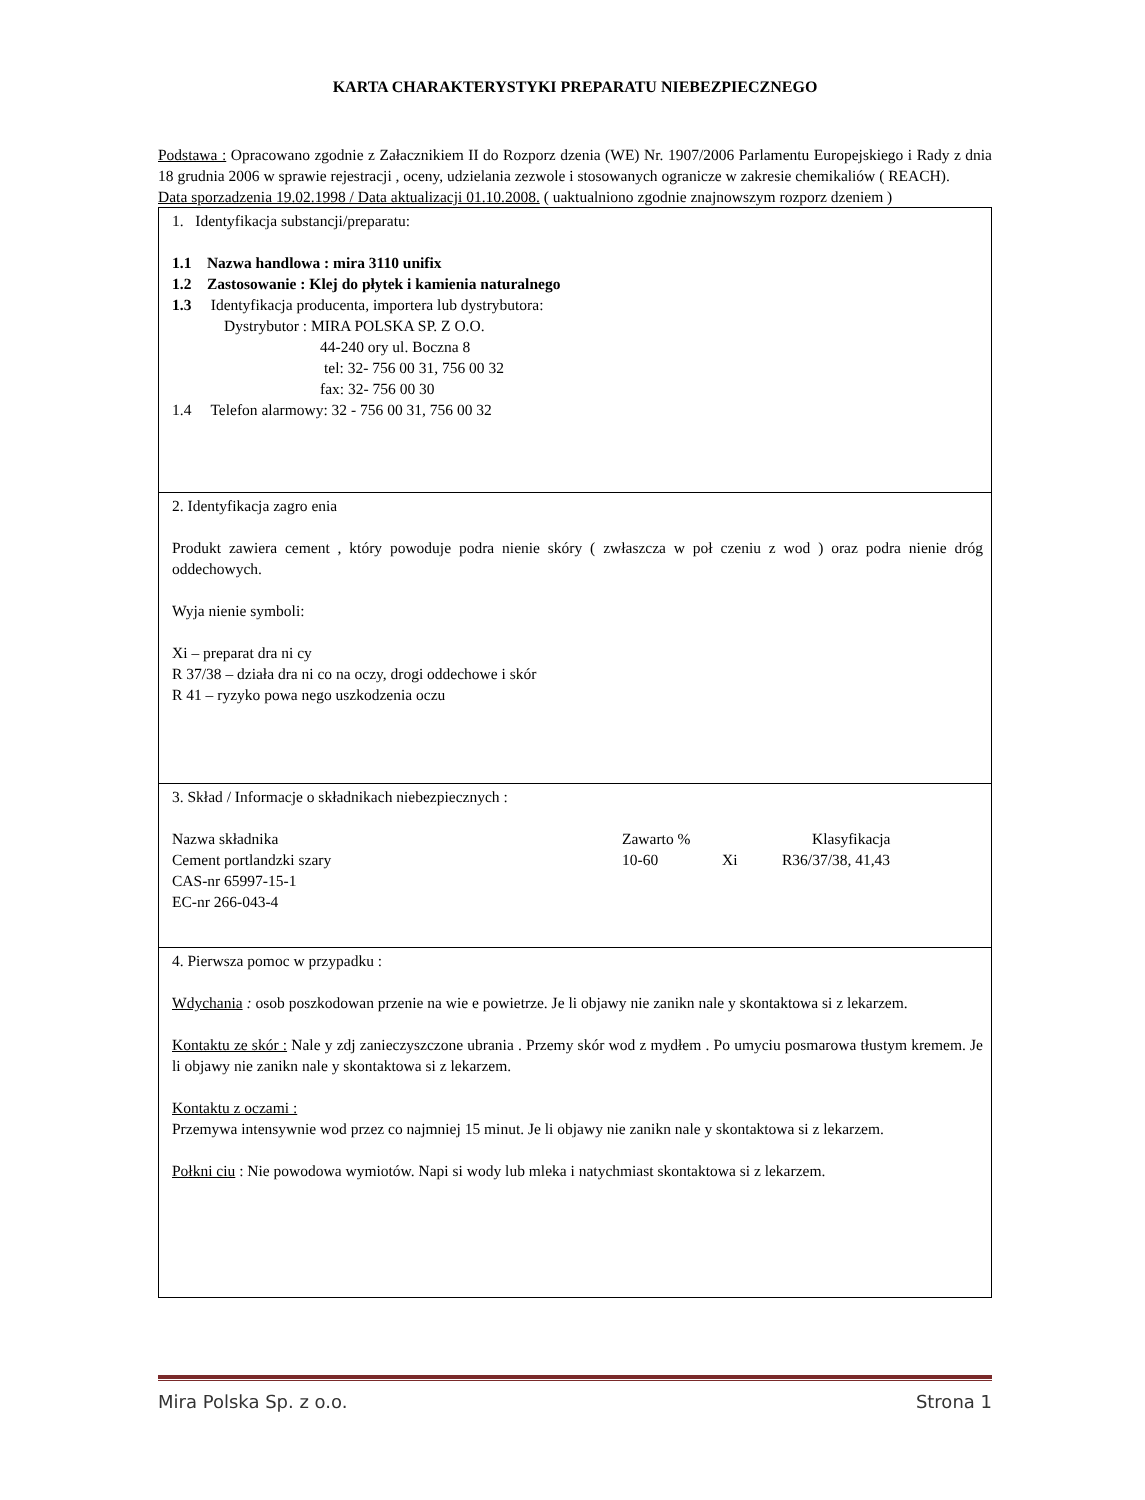KARTA CHARAKTERYSTYKI PREPARATU NIEBEZPIECZNEGO
Podstawa : Opracowano zgodnie z Załacznikiem II do Rozporz dzenia (WE) Nr. 1907/2006 Parlamentu Europejskiego i Rady z dnia 18 grudnia 2006 w sprawie rejestracji , oceny, udzielania zezwole i stosowanych ogranicze w zakresie chemikaliów ( REACH).
Data sporzadzenia 19.02.1998 / Data aktualizacji 01.10.2008. ( uaktualniono zgodnie znajnowszym rozporz dzeniem )
1. Identyfikacja substancji/preparatu:
1.1 Nazwa handlowa : mira 3110 unifix
1.2 Zastosowanie : Klej do płytek i kamienia naturalnego
1.3 Identyfikacja producenta, importera lub dystrybutora:
Dystrybutor : MIRA POLSKA SP. Z O.O.
44-240 ory ul. Boczna 8
tel: 32- 756 00 31, 756 00 32
fax: 32- 756 00 30
1.4 Telefon alarmowy: 32 - 756 00 31, 756 00 32
2. Identyfikacja zagro enia
Produkt zawiera cement , który powoduje podra nienie skóry ( zwłaszcza w poł czeniu z wod ) oraz podra nienie dróg oddechowych.
Wyja nienie symboli:
Xi – preparat dra ni cy
R 37/38 – działa dra ni co na oczy, drogi oddechowe i skór
R 41 – ryzyko powa nego uszkodzenia oczu
3. Skład / Informacje o składnikach niebezpiecznych :
| Nazwa składnika | Zawarto % | | Klasyfikacja |
| Cement portlandzki szary | 10-60 | Xi | R36/37/38, 41,43 |
| CAS-nr 65997-15-1 | | | |
| EC-nr 266-043-4 | | | |
4. Pierwsza pomoc w przypadku :
Wdychania : osob poszkodowan przenie na wie e powietrze. Je li objawy nie zanikn nale y skontaktowa si z lekarzem.
Kontaktu ze skór : Nale y zdj zanieczyszczone ubrania . Przemy skór wod z mydłem . Po umyciu posmarowa tłustym kremem. Je li objawy nie zanikn nale y skontaktowa si z lekarzem.
Kontaktu z oczami :
Przemywa intensywnie wod przez co najmniej 15 minut. Je li objawy nie zanikn nale y skontaktowa si z lekarzem.
Połkni ciu : Nie powodowa wymiotów. Napi si wody lub mleka i natychmiast skontaktowa si z lekarzem.
Mira Polska Sp. z o.o. Strona 1